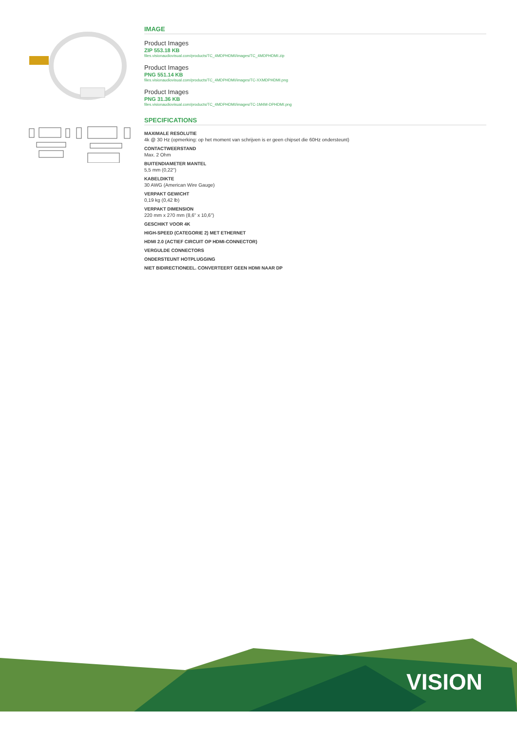IMAGE
Product Images
ZIP 553.18 KB
files.visionaudiovisual.com/products/TC_4MDPHDMI/images/TC_4MDPHDMI.zip
Product Images
PNG 551.14 KB
files.visionaudiovisual.com/products/TC_4MDPHDMI/images/TC-XXMDPHDMI.png
Product Images
PNG 31.36 KB
files.visionaudiovisual.com/products/TC_4MDPHDMI/images/TC-1M4M-DPHDMI.png
SPECIFICATIONS
MAXIMALE RESOLUTIE
4k @ 30 Hz (opmerking: op het moment van schrijven is er geen chipset die 60Hz ondersteunt)
CONTACTWEERSTAND
Max. 2 Ohm
BUITENDIAMETER MANTEL
5,5 mm (0,22")
KABELDIKTE
30 AWG (American Wire Gauge)
VERPAKT GEWICHT
0,19 kg (0,42 lb)
VERPAKT DIMENSION
220 mm x 270 mm (8,6" x 10,6")
GESCHIKT VOOR 4K
HIGH-SPEED (CATEGORIE 2) MET ETHERNET
HDMI 2.0 (ACTIEF CIRCUIT OP HDMI-CONNECTOR)
VERGULDE CONNECTORS
ONDERSTEUNT HOTPLUGGING
NIET BIDIRECTIONEEL. CONVERTEERT GEEN HDMI NAAR DP
VISION